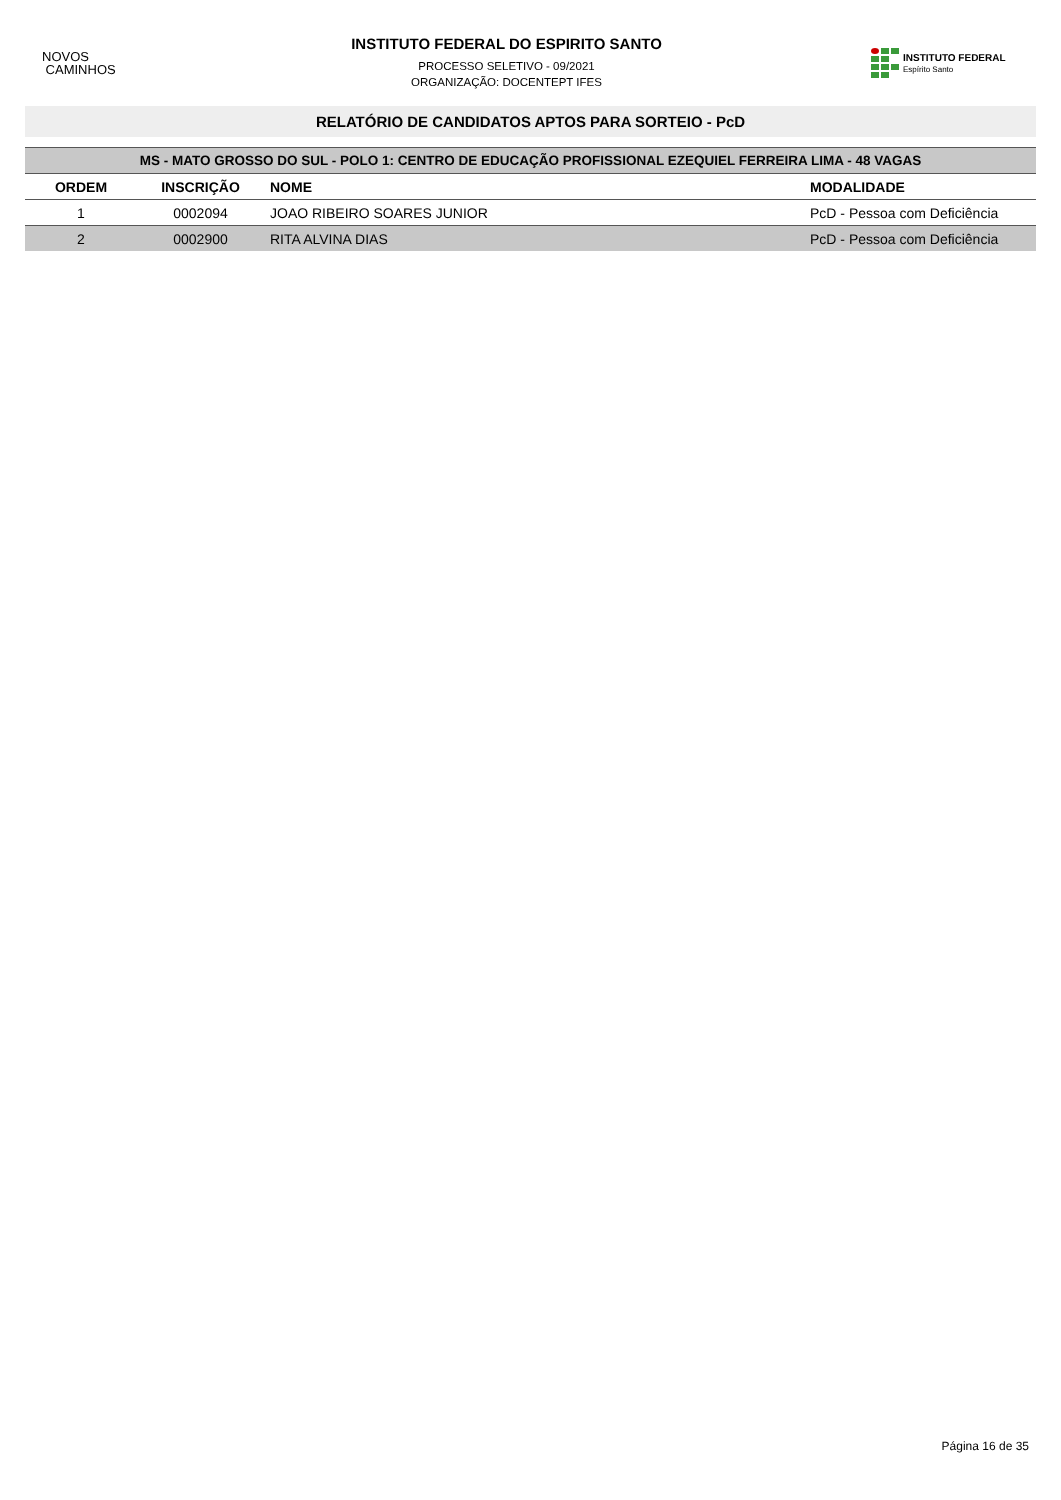NOVOS
CAMINHOS
INSTITUTO FEDERAL DO ESPIRITO SANTO
PROCESSO SELETIVO - 09/2021
ORGANIZAÇÃO: DOCENTEPT IFES
INSTITUTO FEDERAL
Espírito Santo
RELATÓRIO DE CANDIDATOS APTOS PARA SORTEIO - PcD
| MS - MATO GROSSO DO SUL - POLO 1: CENTRO DE EDUCAÇÃO PROFISSIONAL EZEQUIEL FERREIRA LIMA - 48 VAGAS | | | |
| --- | --- | --- | --- |
| ORDEM | INSCRIÇÃO | NOME | MODALIDADE |
| 1 | 0002094 | JOAO RIBEIRO SOARES JUNIOR | PcD - Pessoa com Deficiência |
| 2 | 0002900 | RITA ALVINA DIAS | PcD - Pessoa com Deficiência |
Página 16 de 35